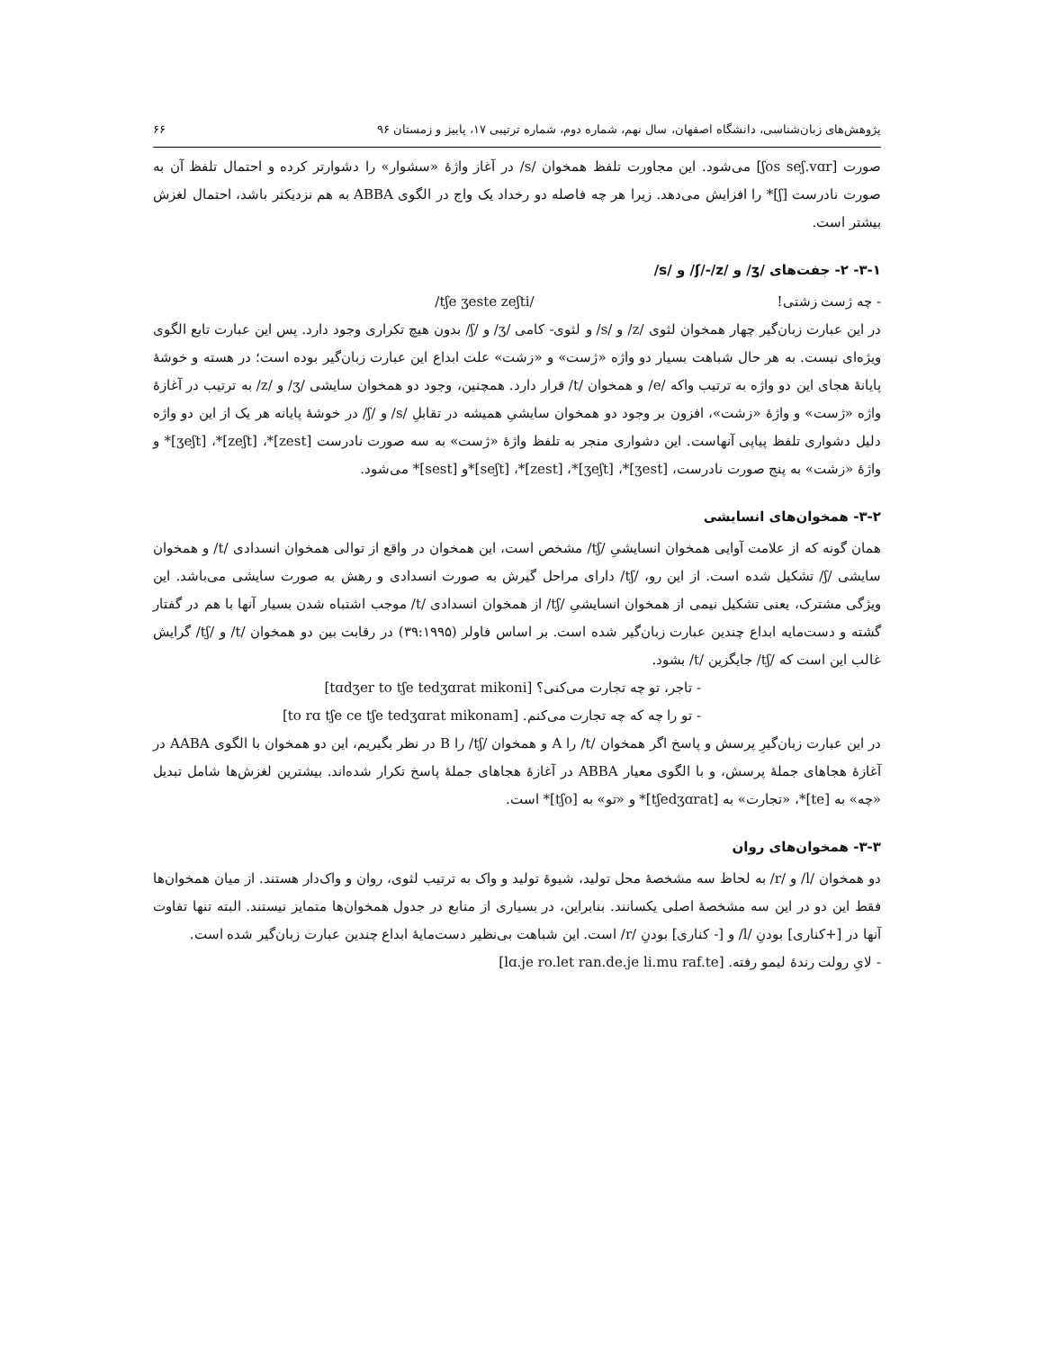پژوهش‌های زبان‌شناسی، دانشگاه اصفهان، سال نهم، شماره دوم، شماره ترتیبی ۱۷، پاییز و زمستان ۹۶ ۶۶
صورت [ʃos seʃ.vɑr] می‌شود. این مجاورت تلفظ همخوان /s/ در آغاز واژهٔ «سشوار» را دشوارتر کرده و احتمال تلفظ آن به صورت نادرست [ʃ]* را افزایش می‌دهد. زیرا هر چه فاصله دو رخداد یک واج در الگوی ABBA به هم نزدیکتر باشد، احتمال لغزش بیشتر است.
۳-۱- ۲- جفت‌های /ʒ/ و /ʃ/-/z/ و /s/
- چه ژست زشتی! /tʃe ʒeste zeʃti/
در این عبارت زبان‌گیر چهار همخوان لثوی /z/ و /s/ و لثوی- کامی /ʒ/ و /ʃ/ بدون هیچ تکراری وجود دارد. پس این عبارت تابع الگوی ویژه‌ای نیست. به هر حال شباهت بسیار دو واژه «ژست» و «زشت» علت ابداع این عبارت زبان‌گیر بوده است؛ در هسته و خوشهٔ پایانهٔ هجای این دو واژه به ترتیب واکه /e/ و همخوان /t/ قرار دارد. همچنین، وجود دو همخوان سایشی /ʒ/ و /z/ به ترتیب در آغازهٔ واژه «ژست» و واژهٔ «زشت»، افزون بر وجود دو همخوان سایشیِ همیشه در تقابلِ /s/ و /ʃ/ در خوشهٔ پایانه هر یک از این دو واژه دلیل دشواری تلفظ پیاپی آنهاست. این دشواری منجر به تلفظ واژهٔ «ژست» به سه صورت نادرست [zest]*، [zeʃt]*، [ʒeʃt]* و واژهٔ «زشت» به پنج صورت نادرست، [ʒest]*، [ʒeʃt]*، [zest]*، [seʃt]*و [sest]* می‌شود.
۳-۲- همخوان‌های انسایشی
همان گونه که از علامت آوایی همخوان انسایشیِ /tʃ/ مشخص است، این همخوان در واقع از توالی همخوان انسدادی /t/ و همخوان سایشی /ʃ/ تشکیل شده است. از این رو، /tʃ/ دارای مراحل گیرش به صورت انسدادی و رهش به صورت سایشی می‌باشد. این ویژگی مشترک، یعنی تشکیل نیمی از همخوان انسایشیِ /tʃ/ از همخوان انسدادی /t/ موجب اشتباه شدن بسیار آنها با هم در گفتار گشته و دست‌مایه ابداع چندین عبارت زبان‌گیر شده است. بر اساس فاولر (۳۹:۱۹۹۵) در رقابت بین دو همخوان /t/ و /tʃ/ گرایش غالب این است که /tʃ/ جایگزین /t/ بشود.
- تاجر، تو چه تجارت می‌کنی؟ [tɑdʒer to tʃe tedʒɑrat mikoni]
- تو را چه که چه تجارت می‌کنم. [to rɑ tʃe ce tʃe tedʒɑrat mikonam]
در این عبارت زبان‌گیرِ پرسش و پاسخ اگر همخوان /t/ را A و همخوان /tʃ/ را B در نظر بگیریم، این دو همخوان با الگوی AABA در آغازهٔ هجاهای جملهٔ پرسش، و با الگوی معیار ABBA در آغازهٔ هجاهای جملهٔ پاسخ تکرار شده‌اند. بیشترین لغزش‌ها شامل تبدیل «چه» به [te]*، «تجارت» به [tʃedʒɑrat]* و «تو» به [tʃo]* است.
۳-۳- همخوان‌های روان
دو همخوان /l/ و /r/ به لحاظ سه مشخصهٔ محل تولید، شیوهٔ تولید و واک به ترتیب لثوی، روان و واک‌دار هستند. از میان همخوان‌ها فقط این دو در این سه مشخصهٔ اصلی یکسانند. بنابراین، در بسیاری از منابع در جدول همخوان‌ها متمایز نیستند. البته تنها تفاوت آنها در [+کناری] بودنِ /l/ و [- کناری] بودنِ /r/ است. این شباهت بی‌نظیر دست‌مایهٔ ابداع چندین عبارت زبان‌گیر شده است.
- لایِ رولت رندهٔ لیمو رفته. [lɑ.je ro.let ran.de.je li.mu raf.te]